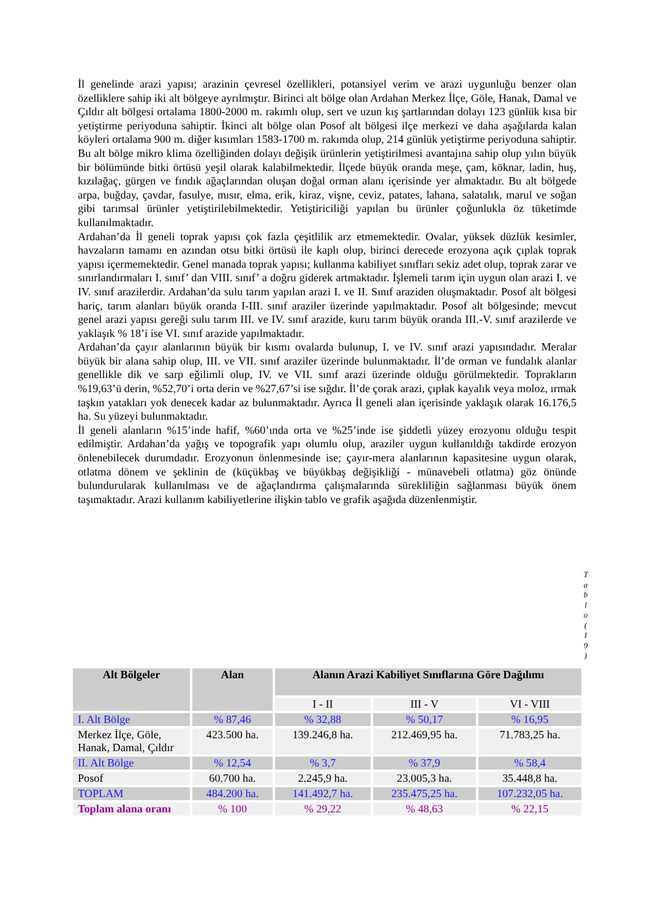İl genelinde arazi yapısı; arazinin çevresel özellikleri, potansiyel verim ve arazi uygunluğu benzer olan özelliklere sahip iki alt bölgeye ayrılmıştır. Birinci alt bölge olan Ardahan Merkez İlçe, Göle, Hanak, Damal ve Çıldır alt bölgesi ortalama 1800-2000 m. rakımlı olup, sert ve uzun kış şartlarından dolayı 123 günlük kısa bir yetiştirme periyoduna sahiptir. İkinci alt bölge olan Posof alt bölgesi ilçe merkezi ve daha aşağılarda kalan köyleri ortalama 900 m. diğer kısımları 1583-1700 m. rakımda olup, 214 günlük yetiştirme periyoduna sahiptir. Bu alt bölge mikro klima özelliğinden dolayı değişik ürünlerin yetiştirilmesi avantajına sahip olup yılın büyük bir bölümünde bitki örtüsü yeşil olarak kalabilmektedir. İlçede büyük oranda meşe, çam, köknar, ladin, huş, kızılağaç, gürgen ve fındık ağaçlarından oluşan doğal orman alanı içerisinde yer almaktadır. Bu alt bölgede arpa, buğday, çavdar, fasulye, mısır, elma, erik, kiraz, vişne, ceviz, patates, lahana, salatalık, marul ve soğan gibi tarımsal ürünler yetiştirilebilmektedir. Yetiştiriciliği yapılan bu ürünler çoğunlukla öz tüketimde kullanılmaktadır.
Ardahan’da İl geneli toprak yapısı çok fazla çeşitlilik arz etmemektedir. Ovalar, yüksek düzlük kesimler, havzaların tamamı en azından otsu bitki örtüsü ile kaplı olup, birinci derecede erozyona açık çıplak toprak yapısı içermemektedir. Genel manada toprak yapısı; kullanma kabiliyet sınıfları sekiz adet olup, toprak zarar ve sınırlandırmaları I. sınıf’ dan VIII. sınıf’ a doğru giderek artmaktadır. İşlemeli tarım için uygun olan arazi I. ve IV. sınıf arazilerdir. Ardahan’da sulu tarım yapılan arazi I. ve II. Sınıf araziden oluşmaktadır. Posof alt bölgesi hariç, tarım alanları büyük oranda I-III. sınıf araziler üzerinde yapılmaktadır. Posof alt bölgesinde; mevcut genel arazi yapısı gereği sulu tarım III. ve IV. sınıf arazide, kuru tarım büyük oranda III.-V. sınıf arazilerde ve yaklaşık % 18’i ise VI. sınıf arazide yapılmaktadır.
Ardahan’da çayır alanlarının büyük bir kısmı ovalarda bulunup, I. ve IV. sınıf arazi yapısındadır. Meralar büyük bir alana sahip olup, III. ve VII. sınıf araziler üzerinde bulunmaktadır. İl’de orman ve fundalık alanlar genellikle dik ve sarp eğilimli olup, IV. ve VII. sınıf arazi üzerinde olduğu görülmektedir. Toprakların %19,63’ü derin, %52,70’i orta derin ve %27,67’si ise sığdır. İl’de çorak arazi, çıplak kayalık veya moloz, ırmak taşkın yatakları yok denecek kadar az bulunmaktadır. Ayrıca İl geneli alan içerisinde yaklaşık olarak 16.176,5 ha. Su yüzeyi bulunmaktadır.
İl geneli alanların %15’inde hafif, %60’ında orta ve %25’inde ise şiddetli yüzey erozyonu olduğu tespit edilmiştir. Ardahan’da yağış ve topografik yapı olumlu olup, araziler uygun kullanıldığı takdirde erozyon önlenebilecek durumdadır. Erozyonun önlenmesinde ise; çayır-mera alanlarının kapasitesine uygun olarak, otlatma dönem ve şeklinin de (küçükbaş ve büyükbaş değişikliği - münavebeli otlatma) göz önünde bulundurularak kullanılması ve de ağaçlandırma çalışmalarında sürekliliğin sağlanması büyük önem taşımaktadır. Arazi kullanım kabiliyetlerine ilişkin tablo ve grafik aşağıda düzenlenmiştir.
T a b l o ( 1 9 )
| Alt Bölgeler | Alan | Alanın Arazi Kabiliyet Sınıflarına Göre Dağılımı | | |
| --- | --- | --- | --- | --- |
| | | I - II | III - V | VI - VIII |
| I. Alt Bölge | % 87,46 | % 32,88 | % 50,17 | % 16,95 |
| Merkez İlçe, Göle, Hanak, Damal, Çıldır | 423.500 ha. | 139.246,8 ha. | 212.469,95 ha. | 71.783,25 ha. |
| II. Alt Bölge | % 12,54 | % 3,7 | % 37,9 | % 58,4 |
| Posof | 60.700 ha. | 2.245,9 ha. | 23.005,3 ha. | 35.448,8 ha. |
| TOPLAM | 484.200 ha. | 141.492,7 ha. | 235.475,25 ha. | 107.232,05 ha. |
| Toplam alana oranı | % 100 | % 29,22 | % 48,63 | % 22,15 |